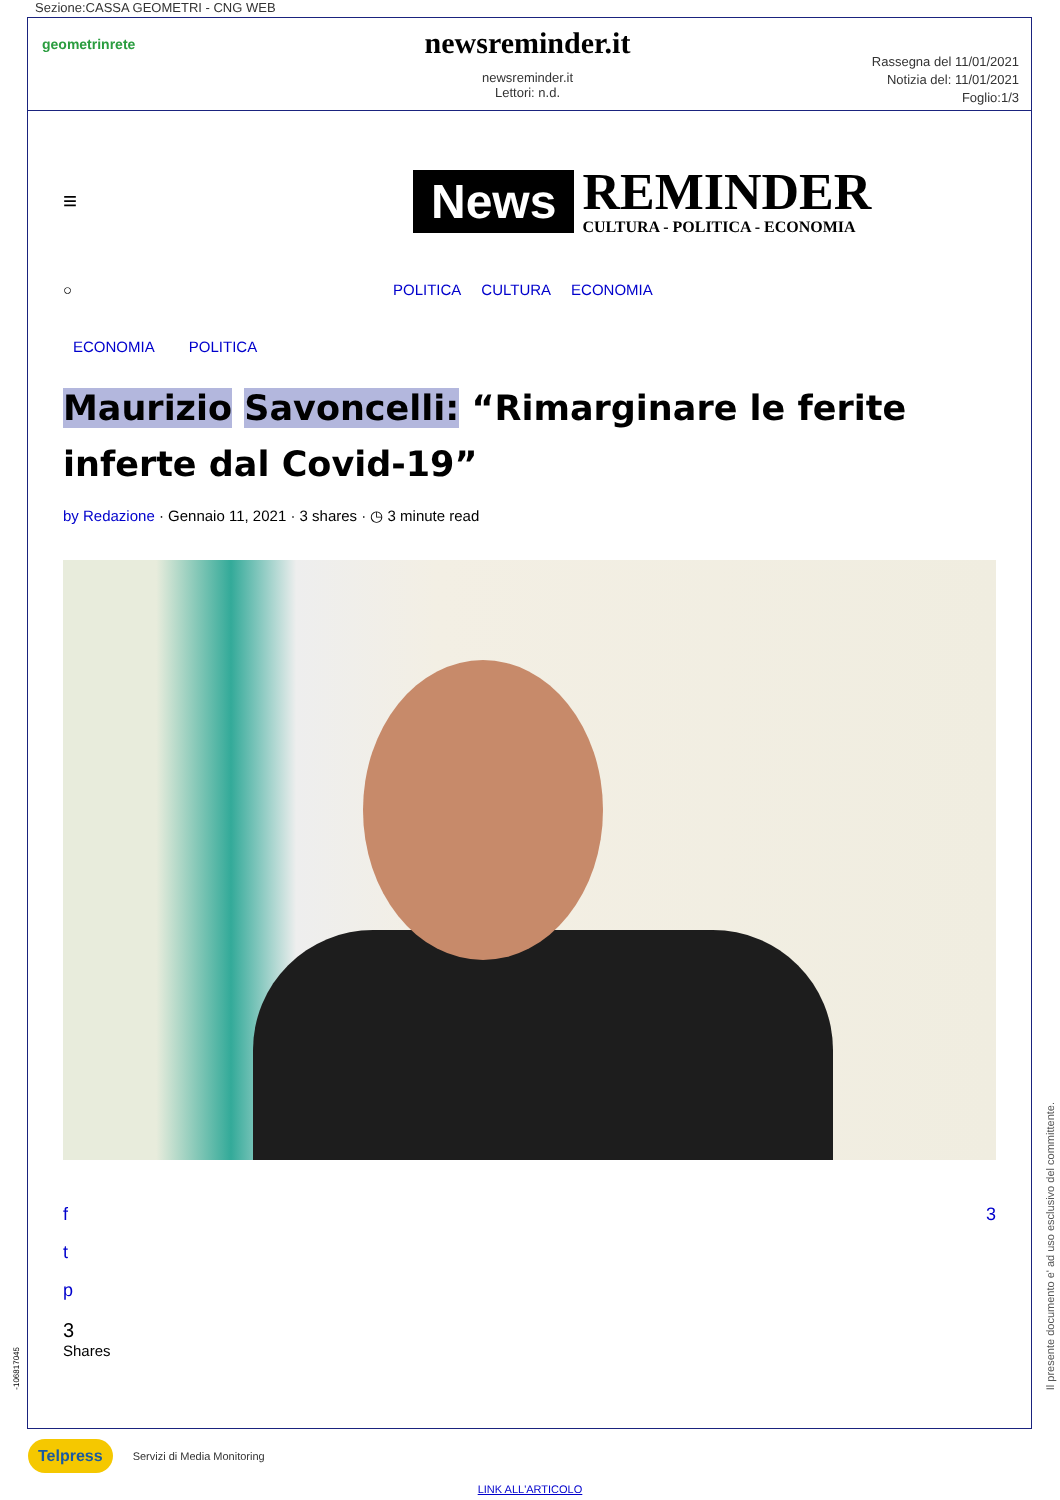Sezione:CASSA GEOMETRI - CNG WEB
geometrinrete
newsreminder.it
newsreminder.it
Lettori: n.d.
Rassegna del 11/01/2021
Notizia del: 11/01/2021
Foglio:1/3
≡
News
REMINDER
CULTURA - POLITICA - ECONOMIA
○ POLITICA CULTURA ECONOMIA
ECONOMIA POLITICA
Maurizio Savoncelli: “Rimarginare le ferite inferte dal Covid-19”
by Redazione · Gennaio 11, 2021 · 3 shares · ◷ 3 minute read
f
t
p
3
3
Shares
Telpress Servizi di Media Monitoring
LINK ALL'ARTICOLO
Il presente documento e' ad uso esclusivo del committente.
-106817045